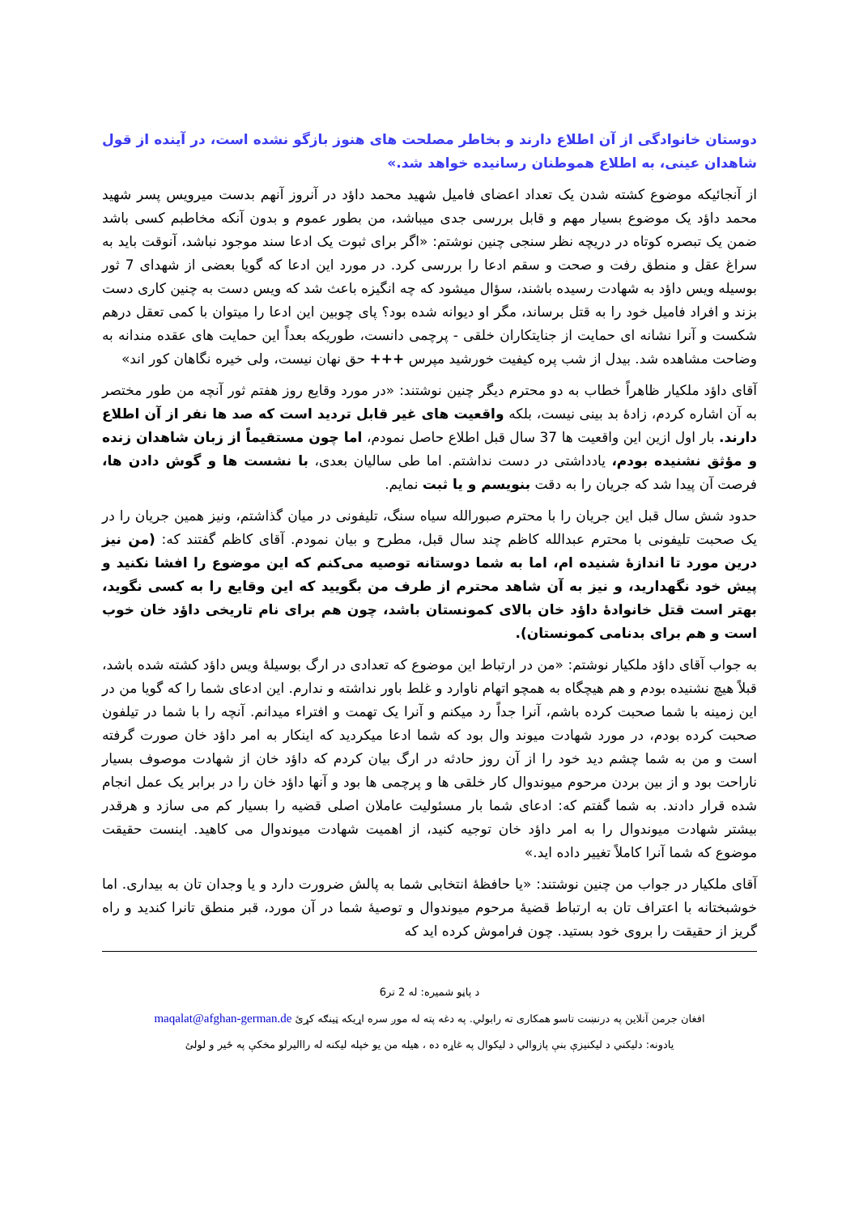دوستان خانوادگی از آن اطلاع دارند و بخاطر مصلحت های هنوز بازگو نشده است، در آینده از قول شاهدان عینی، به اطلاع هموطنان رسانیده خواهد شد.»
از آنجائیکه موضوع کشته شدن یک تعداد اعضای فامیل شهید محمد داؤد در آنروز آنهم بدست میرویس پسر شهید محمد داؤد یک موضوع بسیار مهم و قابل بررسی جدی میباشد، من بطور عموم و بدون آنکه مخاطبم کسی باشد ضمن یک تبصره کوتاه در دریچه نظر سنجی چنین نوشتم: «اگر برای ثبوت یک ادعا سند موجود نباشد، آنوقت باید به سراغ عقل و منطق رفت و صحت و سقم ادعا را بررسی کرد. در مورد این ادعا که گویا بعضی از شهدای 7 ثور بوسیله ویس داؤد به شهادت رسیده باشند، سؤال میشود که چه انگیزه باعث شد که ویس دست به چنین کاری دست بزند و افراد فامیل خود را به قتل برساند، مگر او دیوانه شده بود؟ پای چوبین این ادعا را میتوان با کمی تعقل درهم شکست و آنرا نشانه ای حمایت از جنایتکاران خلقی - پرچمی دانست، طوریکه بعداً این حمایت های عقده مندانه به وضاحت مشاهده شد. بیدل از شب پره کیفیت خورشید مپرس +++ حق نهان نیست، ولی خیره نگاهان کور اند»
آقای داؤد ملکیار ظاهراً خطاب به دو محترم دیگر چنین نوشتند: «در مورد وقایع روز هفتم ثور آنچه من طور مختصر به آن اشاره کردم، زادهٔ بد بینی نیست، بلکه واقعیت های غیر قابل تردید است که صد ها نفر از آن اطلاع دارند. بار اول ازین این واقعیت ها 37 سال قبل اطلاع حاصل نمودم، اما چون مستقیماً از زبان شاهدان زنده و مؤثق نشنیده بودم، یادداشتی در دست نداشتم. اما طی سالیان بعدی، با نشست ها و گوش دادن ها، فرصت آن پیدا شد که جریان را به دقت بنویسم و یا ثبت نمایم.
حدود شش سال قبل این جریان را با محترم صبورالله سیاه سنگ، تلیفونی در میان گذاشتم، ونیز همین جریان را در یک صحبت تلیفونی با محترم عبدالله کاظم چند سال قبل، مطرح و بیان نمودم. آقای کاظم گفتند که: (من نیز درین مورد تا اندازهٔ شنیده ام، اما به شما دوستانه توصیه می‌کنم که این موضوع را افشا نکنید و پیش خود نگهدارید، و نیز به آن شاهد محترم از طرف من بگویید که این وقایع را به کسی نگوید، بهتر است قتل خانوادهٔ داؤد خان بالای کمونستان باشد، چون هم برای نام تاریخی داؤد خان خوب است و هم برای بدنامی کمونستان).
به جواب آقای داؤد ملکیار نوشتم: «من در ارتباط این موضوع که تعدادی در ارگ بوسیلهٔ ویس داؤد کشته شده باشد، قبلاً هیچ نشنیده بودم و هم هیچگاه به همچو اتهام ناوارد و غلط باور نداشته و ندارم. این ادعای شما را که گویا من در این زمینه با شما صحبت کرده باشم، آنرا جداً رد میکنم و آنرا یک تهمت و افتراء میدانم. آنچه را با شما در تیلفون صحبت کرده بودم، در مورد شهادت میوند وال بود که شما ادعا میکردید که اینکار به امر داؤد خان صورت گرفته است و من به شما چشم دید خود را از آن روز حادثه در ارگ بیان کردم که داؤد خان از شهادت موصوف بسیار ناراحت بود و از بین بردن مرحوم میوندوال کار خلقی ها و پرچمی ها بود و آنها داؤد خان را در برابر یک عمل انجام شده قرار دادند. به شما گفتم که: ادعای شما بار مسئولیت عاملان اصلی قضیه را بسیار کم می سازد و هرقدر بیشتر شهادت میوندوال را به امر داؤد خان توجیه کنید، از اهمیت شهادت میوندوال می کاهید. اینست حقیقت موضوع که شما آنرا کاملاً تغییر داده اید.»
آقای ملکیار در جواب من چنین نوشتند: «یا حافظهٔ انتخابی شما به پالش ضرورت دارد و یا وجدان تان به بیداری. اما خوشبختانه با اعتراف تان به ارتباط قضیهٔ مرحوم میوندوال و توصیهٔ شما در آن مورد، قبر منطق تانرا کندید و راه گریز از حقیقت را بروی خود بستید. چون فراموش کرده اید که
د پاڼو شمیره: له 2 تر6
افغان جرمن آنلاین په درنښت تاسو همکاری ته رابولي. په دغه پته له موږ سره اړیکه ټینګه کړئ maqalat@afghan-german.de
یادونه: دلیکني د لیکنیزې بنې پازوالي د لیکوال په غاړه ده ، هیله من یو خپله لیکنه له راالیرلو مخکې په ځیر و لولئ